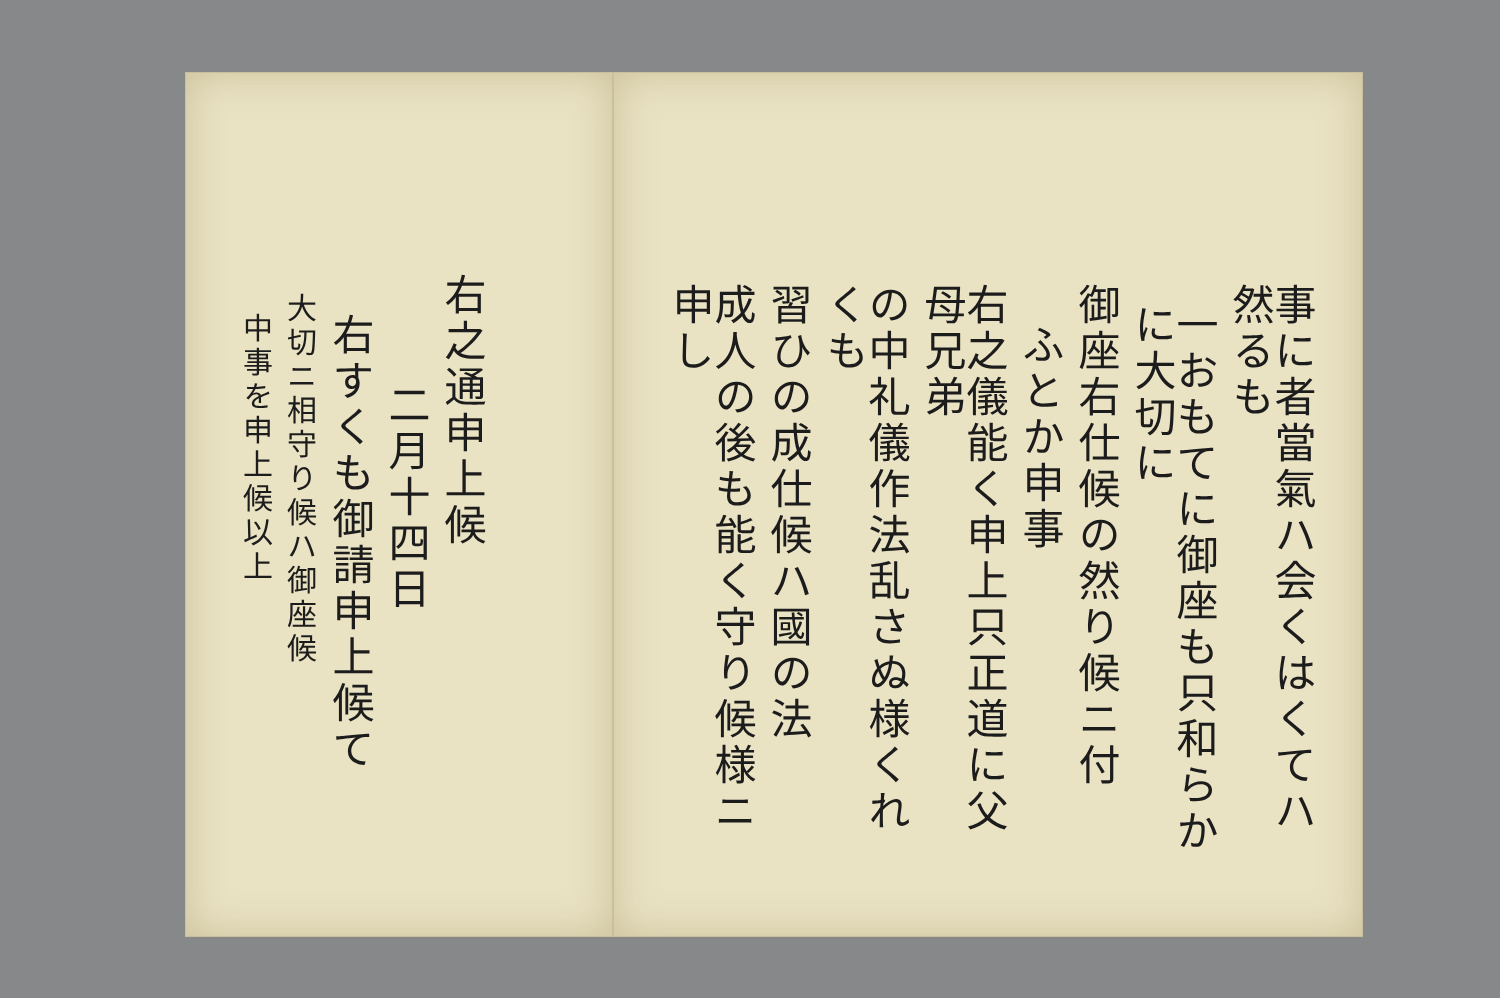右之通申上候
二月十四日
右すくも御請申上候て
大切ニ相守り候ハ御座候
中事を申上候以上
事に者當氣ハ会くはくてハ然るも
一おもてに御座も只和らかに大切に
御座右仕候の然り候ニ付
ふとか申事
右之儀能く申上只正道に父母兄弟
の中礼儀作法乱さぬ様くれくも
習ひの成仕候ハ國の法
成人の後も能く守り候様ニ申し